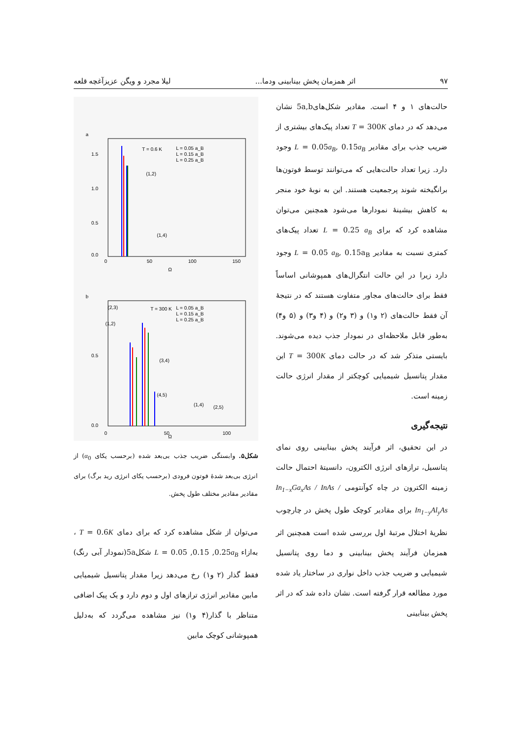۹۷ اثر همزمان پخش بینابینی ودما... لیلا مجرد و ویگن عزیزآغچه قلعه
حالت‌های ۱ و ۴ است. مقادیر شکل‌های5a,b نشان می‌دهد که در دمای T = 300K تعداد پیک‌های بیشتری از ضریب جذب برای مقادیر L = 0.05a<sub>B</sub>, 0.15a<sub>B</sub> وجود دارد. زیرا تعداد حالت‌هایی که می‌توانند توسط فوتون‌ها برانگیخته شوند پرجمعیت هستند. این به نوبهٔ خود منجر به کاهش بیشینهٔ نمودارها می‌شود همچنین می‌توان مشاهده کرد که برای L = 0.25 a<sub>B</sub> تعداد پیک‌های کمتری نسبت به مقادیر L = 0.05 a<sub>B</sub>, 0.15a<sub>B</sub> وجود دارد زیرا در این حالت انتگرال‌های همپوشانی اساساً فقط برای حالت‌های مجاور متفاوت هستند که در نتیجهٔ آن فقط حالت‌های (۲ و۱) و (۳ و۲) و (۴ و۳) و (۵ و۴) به‌طور قابل ملاحظه‌ای در نمودار جذب دیده می‌شوند. بایستی متذکر شد که در حالت دمای T = 300K این مقدار پتانسیل شیمیایی کوچکتر از مقدار انرژی حالت زمینه است.
نتیجه‌گیری
در این تحقیق، اثر فرآیند پخش بینابینی روی نمای پتانسیل، ترازهای انرژی الکترون، دانسیتهٔ احتمال حالت زمینه الکترون در چاه کوآنتومی In<sub>1−x</sub>Ga<sub>x</sub>As / InAs / In<sub>1−y</sub>Al<sub>y</sub>As برای مقادیر کوچک طول پخش در چارچوب نظریهٔ اختلال مرتبهٔ اول بررسی شده است همچنین اثر همزمان فرآیند پخش بینابینی و دما روی پتانسیل شیمیایی و ضریب جذب داخل نواری در ساختار یاد شده مورد مطالعه قرار گرفته است. نشان داده شد که در اثر پخش بینابینی
a
Ω
T = 0.6 K
L = 0.05 a_B
L = 0.15 a_B
L = 0.25 a_B
1.5
1.0
0.5
0.0
(1,2)
(1,4)
0
50
100
150
b
Ω
T = 300 K
L = 0.05 a_B
L = 0.15 a_B
L = 0.25 a_B
0.5
0.0
(2,3)
(1,2)
(3,4)
(4,5)
(1,4)
(2,5)
0
50
100
شکل۵. وابستگی ضریب جذب بی‌بعد شده (برحسب یکای α<sub>0</sub>) از انرژی بی‌بعد شدهٔ فوتون فرودی (برحسب یکای انرژی رید برگ) برای مقادیر مقادیر مختلف طول پخش.
می‌توان از شکل مشاهده کرد که برای دمای T = 0.6K ، به‌ازاء L = 0.05 ,0.15 ,0.25a<sub>B</sub> شکل5a(نمودار آبی رنگ) فقط گذار (۲ و۱) رخ می‌دهد زیرا مقدار پتانسیل شیمیایی مابین مقادیر انرژی ترازهای اول و دوم دارد و یک پیک اضافی متناظر با گذار(۴ و۱) نیز مشاهده می‌گردد که به‌دلیل همپوشانی کوچک مابین